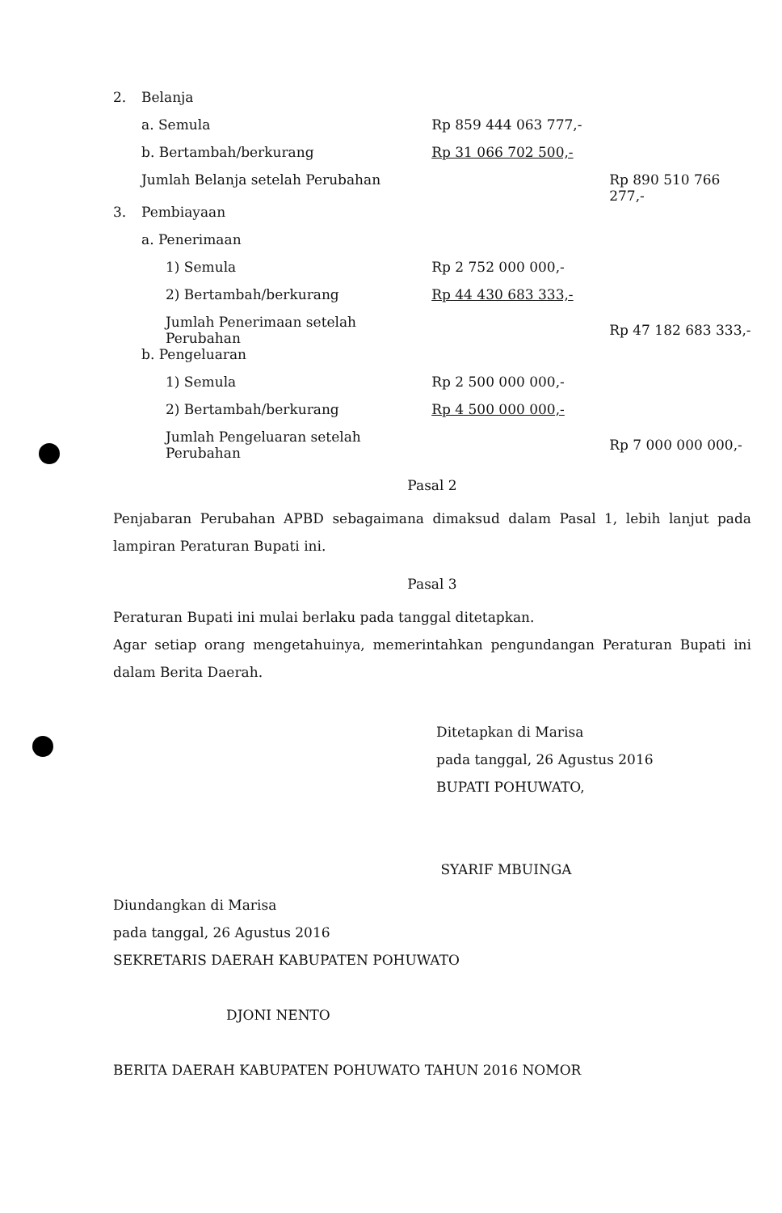| 2. | Belanja | | | |
| | a. Semula | | Rp 859 444 063 777,- | |
| | b. Bertambah/berkurang | | Rp 31 066 702 500,- | |
| | Jumlah Belanja setelah Perubahan | | | Rp 890 510 766 277,- |
| 3. | Pembiayaan | | | |
| | a. Penerimaan | | | |
| | | 1) Semula | Rp 2 752 000 000,- | |
| | | 2) Bertambah/berkurang | Rp 44 430 683 333,- | |
| | | Jumlah Penerimaan setelah Perubahan | | Rp 47 182 683 333,- |
| | b. Pengeluaran | | | |
| | | 1) Semula | Rp 2 500 000 000,- | |
| | | 2) Bertambah/berkurang | Rp 4 500 000 000,- | |
| | | Jumlah Pengeluaran setelah Perubahan | | Rp 7 000 000 000,- |
Pasal 2
Penjabaran Perubahan APBD sebagaimana dimaksud dalam Pasal 1, lebih lanjut pada lampiran Peraturan Bupati ini.
Pasal 3
Peraturan Bupati ini mulai berlaku pada tanggal ditetapkan.
Agar setiap orang mengetahuinya, memerintahkan pengundangan Peraturan Bupati ini dalam Berita Daerah.
Ditetapkan di Marisa
pada tanggal, 26 Agustus 2016
BUPATI POHUWATO,
SYARIF MBUINGA
Diundangkan di Marisa
pada tanggal, 26 Agustus 2016
SEKRETARIS DAERAH KABUPATEN POHUWATO
DJONI NENTO
BERITA DAERAH KABUPATEN POHUWATO TAHUN 2016 NOMOR